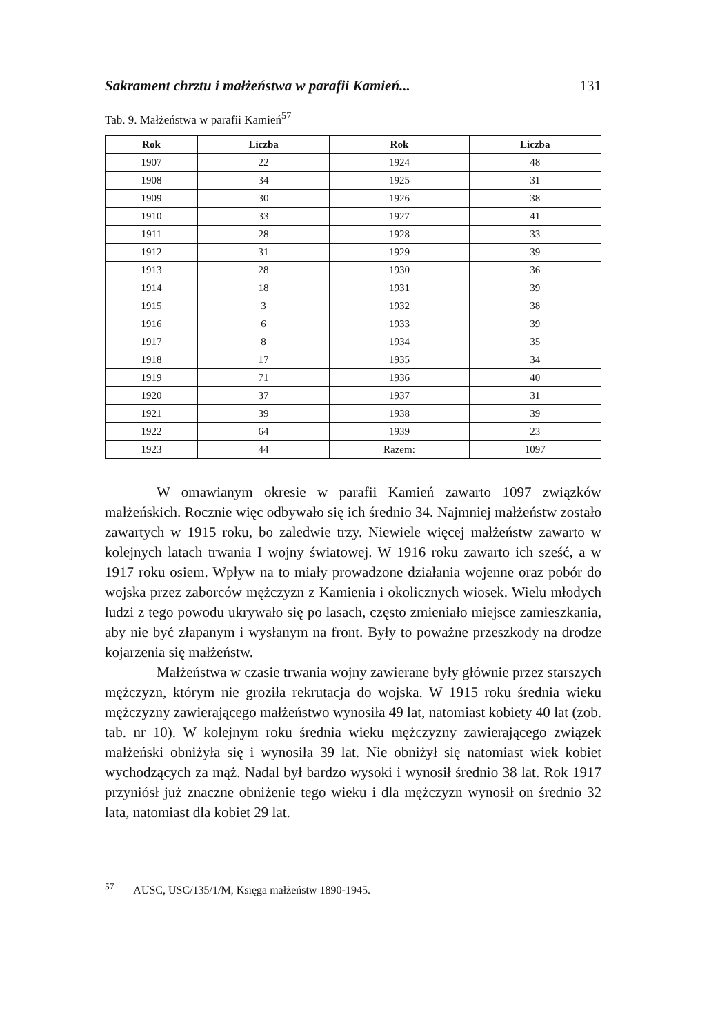Sakrament chrztu i małżeństwa w parafii Kamień... 131
Tab. 9. Małżeństwa w parafii Kamień<sup>57</sup>
| Rok | Liczba | Rok | Liczba |
| --- | --- | --- | --- |
| 1907 | 22 | 1924 | 48 |
| 1908 | 34 | 1925 | 31 |
| 1909 | 30 | 1926 | 38 |
| 1910 | 33 | 1927 | 41 |
| 1911 | 28 | 1928 | 33 |
| 1912 | 31 | 1929 | 39 |
| 1913 | 28 | 1930 | 36 |
| 1914 | 18 | 1931 | 39 |
| 1915 | 3 | 1932 | 38 |
| 1916 | 6 | 1933 | 39 |
| 1917 | 8 | 1934 | 35 |
| 1918 | 17 | 1935 | 34 |
| 1919 | 71 | 1936 | 40 |
| 1920 | 37 | 1937 | 31 |
| 1921 | 39 | 1938 | 39 |
| 1922 | 64 | 1939 | 23 |
| 1923 | 44 | Razem: | 1097 |
W omawianym okresie w parafii Kamień zawarto 1097 związków małżeńskich. Rocznie więc odbywało się ich średnio 34. Najmniej małżeństw zostało zawartych w 1915 roku, bo zaledwie trzy. Niewiele więcej małżeństw zawarto w kolejnych latach trwania I wojny światowej. W 1916 roku zawarto ich sześć, a w 1917 roku osiem. Wpływ na to miały prowadzone działania wojenne oraz pobór do wojska przez zaborców mężczyzn z Kamienia i okolicznych wiosek. Wielu młodych ludzi z tego powodu ukrywało się po lasach, często zmieniało miejsce zamieszkania, aby nie być złapanym i wysłanym na front. Były to poważne przeszkody na drodze kojarzenia się małżeństw.
Małżeństwa w czasie trwania wojny zawierane były głównie przez starszych mężczyzn, którym nie groziła rekrutacja do wojska. W 1915 roku średnia wieku mężczyzny zawierającego małżeństwo wynosiła 49 lat, natomiast kobiety 40 lat (zob. tab. nr 10). W kolejnym roku średnia wieku mężczyzny zawierającego związek małżeński obniżyła się i wynosiła 39 lat. Nie obniżył się natomiast wiek kobiet wychodzących za mąż. Nadal był bardzo wysoki i wynosił średnio 38 lat. Rok 1917 przyniósł już znaczne obniżenie tego wieku i dla mężczyzn wynosił on średnio 32 lata, natomiast dla kobiet 29 lat.
<sup>57</sup> AUSC, USC/135/1/M, Księga małżeństw 1890-1945.